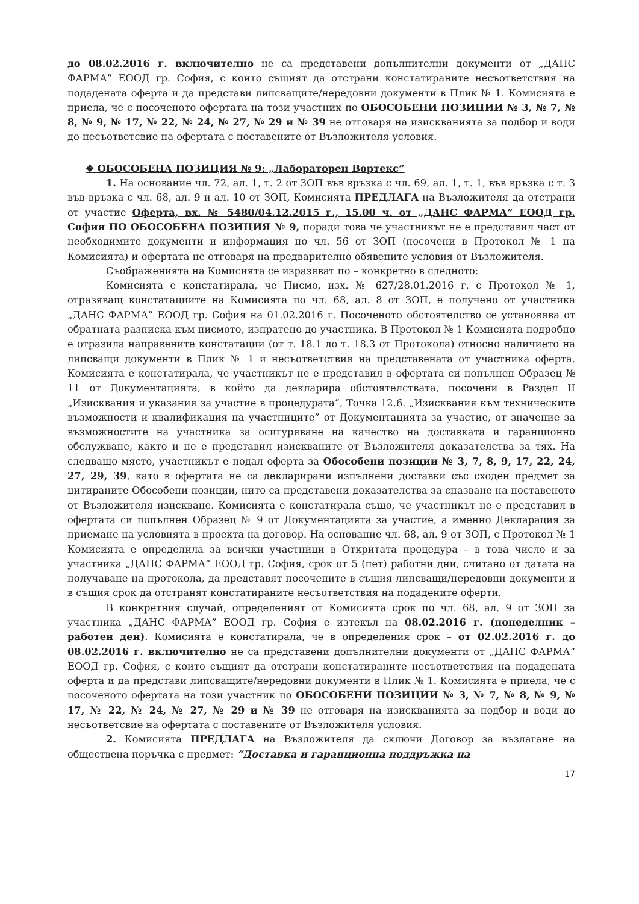до 08.02.2016 г. включително не са представени допълнителни документи от „ДАНС ФАРМА” ЕООД гр. София, с които същият да отстрани констатираните несъответствия на подадената оферта и да представи липсващите/нередовни документи в Плик № 1. Комисията е приела, че с посоченото офертата на този участник по ОБОСОБЕНИ ПОЗИЦИИ № 3, № 7, № 8, № 9, № 17, № 22, № 24, № 27, № 29 и № 39 не отговаря на изискванията за подбор и води до несъответсвие на офертата с поставените от Възложителя условия.
❖ ОБОСОБЕНА ПОЗИЦИЯ № 9: „Лабораторен Вортекс”
1. На основание чл. 72, ал. 1, т. 2 от ЗОП във връзка с чл. 69, ал. 1, т. 1, във връзка с т. 3 във връзка с чл. 68, ал. 9 и ал. 10 от ЗОП, Комисията ПРЕДЛАГА на Възложителя да отстрани от участие Оферта, вх. № 5480/04.12.2015 г., 15.00 ч. от „ДАНС ФАРМА” ЕООД гр. София ПО ОБОСОБЕНА ПОЗИЦИЯ № 9, поради това че участникът не е представил част от необходимите документи и информация по чл. 56 от ЗОП (посочени в Протокол № 1 на Комисията) и офертата не отговаря на предварително обявените условия от Възложителя.
Съображенията на Комисията се изразяват по – конкретно в следното:
Комисията е констатирала, че Писмо, изх. № 627/28.01.2016 г. с Протокол № 1, отразяващ констатациите на Комисията по чл. 68, ал. 8 от ЗОП, е получено от участника „ДАНС ФАРМА” ЕООД гр. София на 01.02.2016 г. Посоченото обстоятелство се установява от обратната разписка към писмото, изпратено до участника. В Протокол № 1 Комисията подробно е отразила направените констатации (от т. 18.1 до т. 18.3 от Протокола) относно наличието на липсващи документи в Плик № 1 и несъответствия на представената от участника оферта. Комисията е констатирала, че участникът не е представил в офертата си попълнен Образец № 11 от Документацията, в който да декларира обстоятелствата, посочени в Раздел II „Изисквания и указания за участие в процедурата”, Точка 12.6. „Изисквания към техническите възможности и квалификация на участниците” от Документацията за участие, от значение за възможностите на участника за осигуряване на качество на доставката и гаранционно обслужване, както и не е представил изискваните от Възложителя доказателства за тях. На следващо място, участникът е подал оферта за Обособени позиции № 3, 7, 8, 9, 17, 22, 24, 27, 29, 39, като в офертата не са декларирани изпълнени доставки със сходен предмет за цитираните Обособени позиции, нито са представени доказателства за спазване на поставеното от Възложителя изискване. Комисията е констатирала също, че участникът не е представил в офертата си попълнен Образец № 9 от Документацията за участие, а именно Декларация за приемане на условията в проекта на договор. На основание чл. 68, ал. 9 от ЗОП, с Протокол № 1 Комисията е определила за всички участници в Откритата процедура – в това число и за участника „ДАНС ФАРМА” ЕООД гр. София, срок от 5 (пет) работни дни, считано от датата на получаване на протокола, да представят посочените в същия липсващи/нередовни документи и в същия срок да отстранят констатираните несъответствия на подадените оферти.
В конкретния случай, определеният от Комисията срок по чл. 68, ал. 9 от ЗОП за участника „ДАНС ФАРМА” ЕООД гр. София е изтекъл на 08.02.2016 г. (понеделник – работен ден). Комисията е констатирала, че в определения срок – от 02.02.2016 г. до 08.02.2016 г. включително не са представени допълнителни документи от „ДАНС ФАРМА” ЕООД гр. София, с които същият да отстрани констатираните несъответствия на подадената оферта и да представи липсващите/нередовни документи в Плик № 1. Комисията е приела, че с посоченото офертата на този участник по ОБОСОБЕНИ ПОЗИЦИИ № 3, № 7, № 8, № 9, № 17, № 22, № 24, № 27, № 29 и № 39 не отговаря на изискванията за подбор и води до несъответсвие на офертата с поставените от Възложителя условия.
2. Комисията ПРЕДЛАГА на Възложителя да сключи Договор за възлагане на обществена поръчка с предмет: “Доставка и гаранционна поддръжка на
17